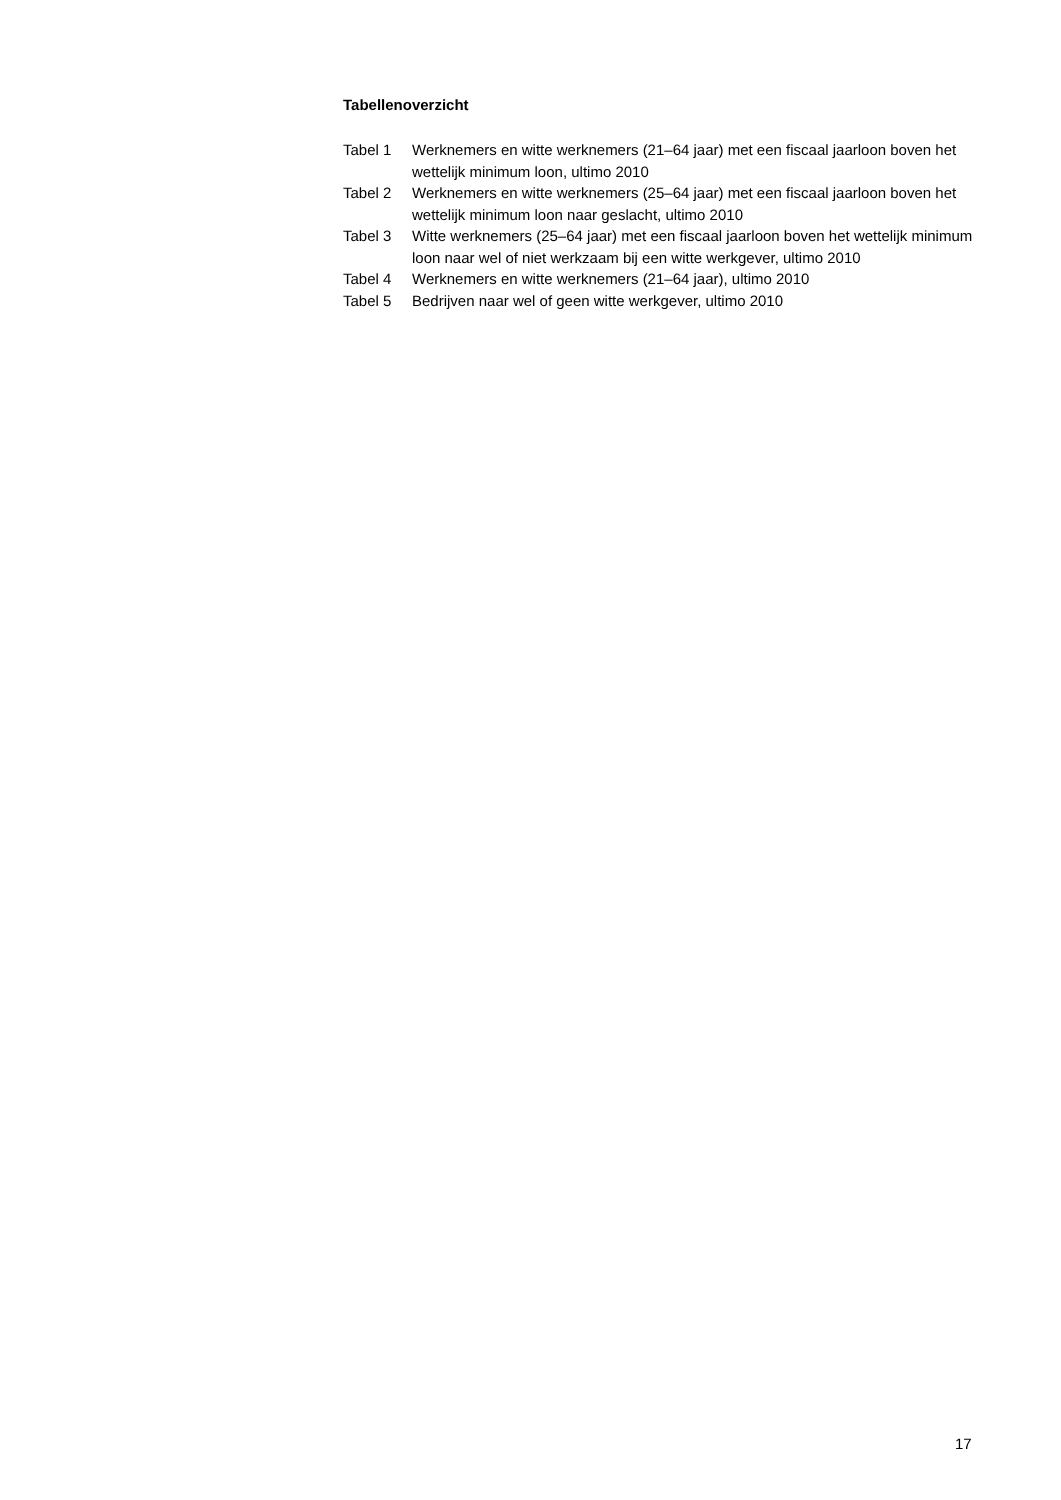Tabellenoverzicht
| Tabel 1 | Werknemers en witte werknemers (21–64 jaar) met een fiscaal jaarloon boven het wettelijk minimum loon, ultimo 2010 |
| Tabel 2 | Werknemers en witte werknemers (25–64 jaar) met een fiscaal jaarloon boven het wettelijk minimum loon naar geslacht, ultimo 2010 |
| Tabel 3 | Witte werknemers (25–64 jaar) met een fiscaal jaarloon boven het wettelijk minimum loon naar wel of niet werkzaam bij een witte werkgever, ultimo 2010 |
| Tabel 4 | Werknemers en witte werknemers (21–64 jaar), ultimo 2010 |
| Tabel 5 | Bedrijven naar wel of geen witte werkgever, ultimo 2010 |
17